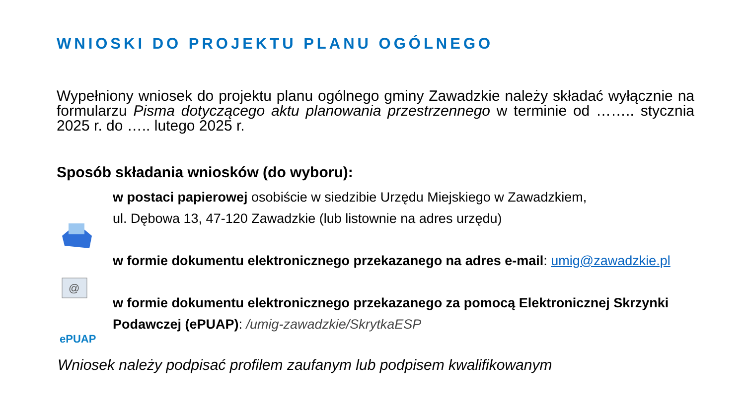WNIOSKI DO PROJEKTU PLANU OGÓLNEGO
Wypełniony wniosek do projektu planu ogólnego gminy Zawadzkie należy składać wyłącznie na formularzu Pisma dotyczącego aktu planowania przestrzennego w terminie od …….. stycznia 2025 r. do ….. lutego 2025 r.
Sposób składania wniosków (do wyboru):
@
ePUAP
w postaci papierowej osobiście w siedzibie Urzędu Miejskiego w Zawadzkiem,
ul. Dębowa 13, 47-120 Zawadzkie (lub listownie na adres urzędu)
w formie dokumentu elektronicznego przekazanego na adres e-mail: umig@zawadzkie.pl
w formie dokumentu elektronicznego przekazanego za pomocą Elektronicznej Skrzynki Podawczej (ePUAP): /umig-zawadzkie/SkrytkaESP
Wniosek należy podpisać profilem zaufanym lub podpisem kwalifikowanym